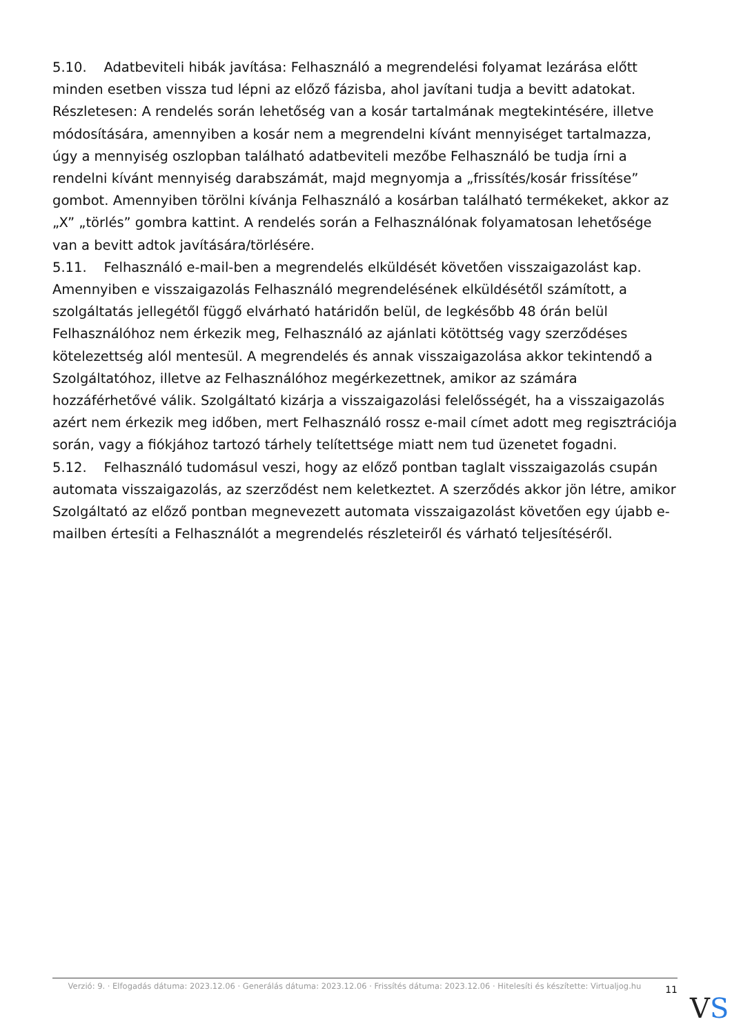5.10. Adatbeviteli hibák javítása: Felhasználó a megrendelési folyamat lezárása előtt minden esetben vissza tud lépni az előző fázisba, ahol javítani tudja a bevitt adatokat. Részletesen: A rendelés során lehetőség van a kosár tartalmának megtekintésére, illetve módosítására, amennyiben a kosár nem a megrendelni kívánt mennyiséget tartalmazza, úgy a mennyiség oszlopban található adatbeviteli mezőbe Felhasználó be tudja írni a rendelni kívánt mennyiség darabszámát, majd megnyomja a „frissítés/kosár frissítése” gombot. Amennyiben törölni kívánja Felhasználó a kosárban található termékeket, akkor az „X” „törlés” gombra kattint. A rendelés során a Felhasználónak folyamatosan lehetősége van a bevitt adtok javítására/törlésére.
5.11. Felhasználó e-mail-ben a megrendelés elküldését követően visszaigazolást kap. Amennyiben e visszaigazolás Felhasználó megrendelésének elküldésétől számított, a szolgáltatás jellegétől függő elvárható határidőn belül, de legkésőbb 48 órán belül Felhasználóhoz nem érkezik meg, Felhasználó az ajánlati kötöttség vagy szerződéses kötelezettség alól mentesül. A megrendelés és annak visszaigazolása akkor tekintendő a Szolgáltatóhoz, illetve az Felhasználóhoz megérkezettnek, amikor az számára hozzáférhetővé válik. Szolgáltató kizárja a visszaigazolási felelősségét, ha a visszaigazolás azért nem érkezik meg időben, mert Felhasználó rossz e-mail címet adott meg regisztrációja során, vagy a fiókjához tartozó tárhely telítettsége miatt nem tud üzenetet fogadni.
5.12. Felhasználó tudomásul veszi, hogy az előző pontban taglalt visszaigazolás csupán automata visszaigazolás, az szerződést nem keletkeztet. A szerződés akkor jön létre, amikor Szolgáltató az előző pontban megnevezett automata visszaigazolást követően egy újabb e-mailben értesíti a Felhasználót a megrendelés részleteiről és várható teljesítéséről.
Verzió: 9. · Elfogadás dátuma: 2023.12.06 · Generálás dátuma: 2023.12.06 · Frissítés dátuma: 2023.12.06 · Hitelesíti és készítette: Virtualjog.hu
11
VS